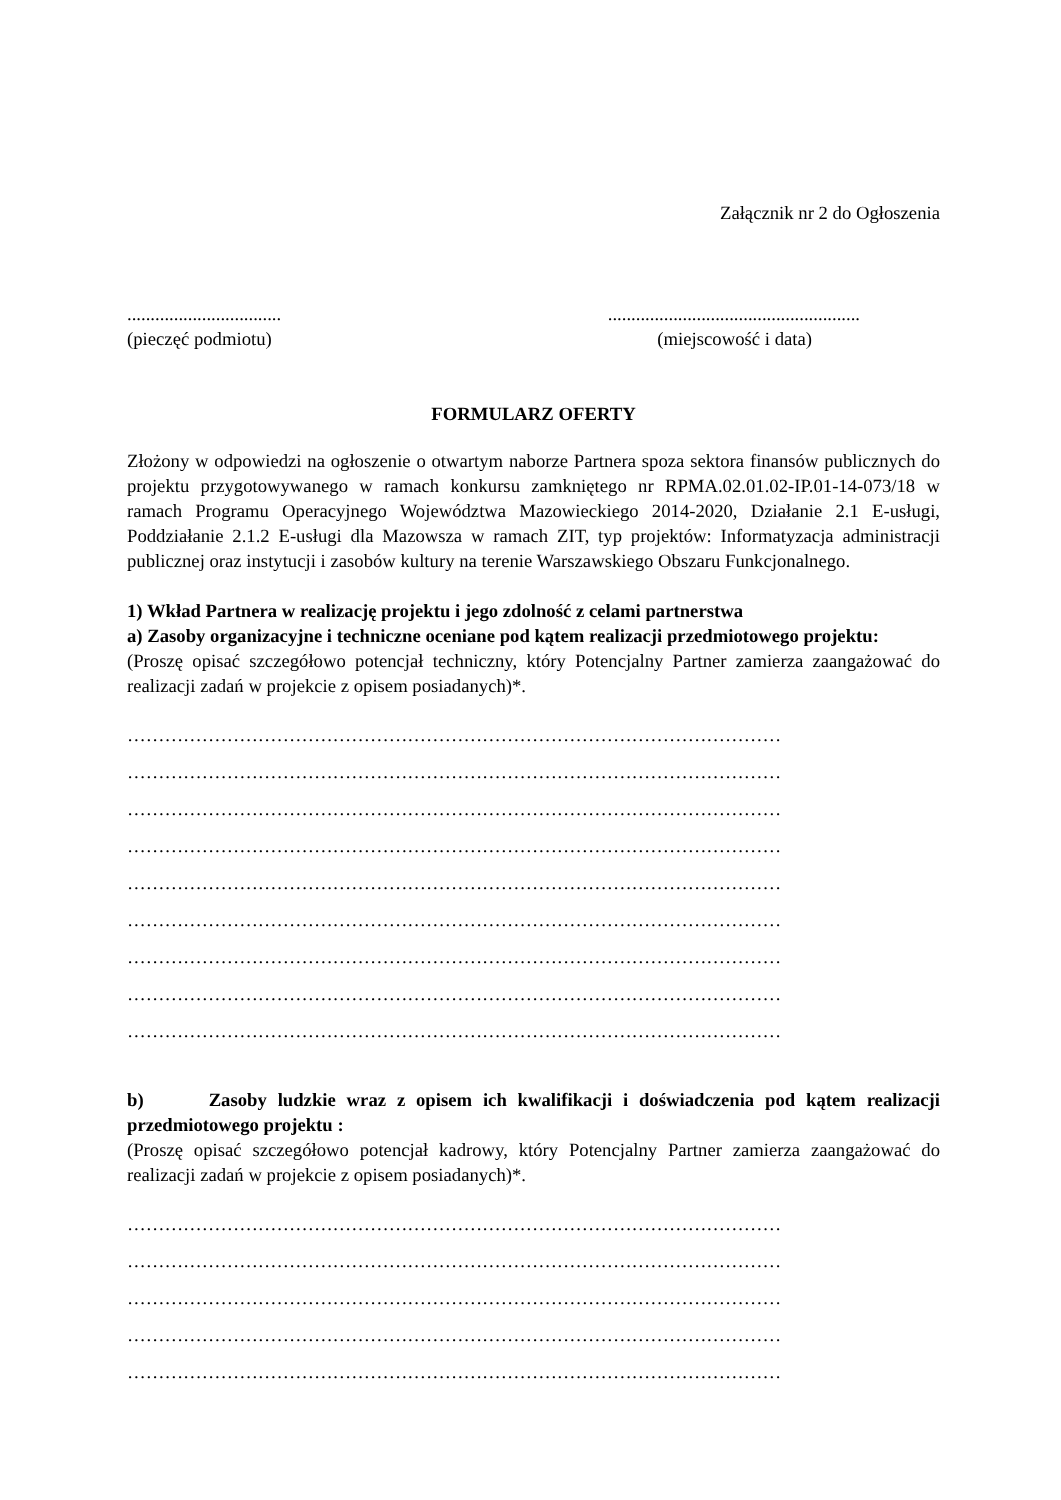Załącznik nr 2 do Ogłoszenia
.......................................................................................
(pieczęć podmiotu) (miejscowość i data)
FORMULARZ OFERTY
Złożony w odpowiedzi na ogłoszenie o otwartym naborze Partnera spoza sektora finansów publicznych do projektu przygotowywanego w ramach konkursu zamkniętego nr RPMA.02.01.02-IP.01-14-073/18 w ramach Programu Operacyjnego Województwa Mazowieckiego 2014-2020, Działanie 2.1 E-usługi, Poddziałanie 2.1.2 E-usługi dla Mazowsza w ramach ZIT, typ projektów: Informatyzacja administracji publicznej oraz instytucji i zasobów kultury na terenie Warszawskiego Obszaru Funkcjonalnego.
1) Wkład Partnera w realizację projektu i jego zdolność z celami partnerstwa
a) Zasoby organizacyjne i techniczne oceniane pod kątem realizacji przedmiotowego projektu:
(Proszę opisać szczegółowo potencjał techniczny, który Potencjalny Partner zamierza zaangażować do realizacji zadań w projekcie z opisem posiadanych)*.
……………………………………………………………………………………………
……………………………………………………………………………………………
……………………………………………………………………………………………
……………………………………………………………………………………………
……………………………………………………………………………………………
……………………………………………………………………………………………
……………………………………………………………………………………………
……………………………………………………………………………………………
……………………………………………………………………………………………
b) Zasoby ludzkie wraz z opisem ich kwalifikacji i doświadczenia pod kątem realizacji przedmiotowego projektu :
(Proszę opisać szczegółowo potencjał kadrowy, który Potencjalny Partner zamierza zaangażować do realizacji zadań w projekcie z opisem posiadanych)*.
……………………………………………………………………………………………
……………………………………………………………………………………………
……………………………………………………………………………………………
……………………………………………………………………………………………
……………………………………………………………………………………………